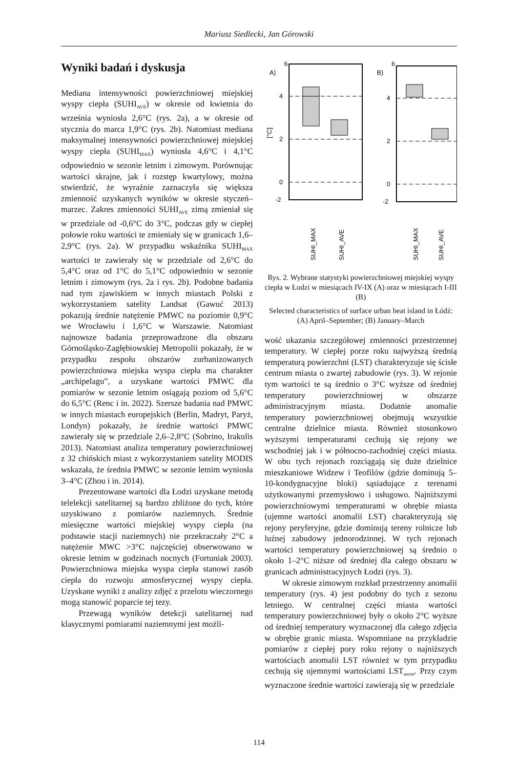Mariusz Siedlecki, Jan Górowski
Wyniki badań i dyskusja
Mediana intensywności powierzchniowej miejskiej wyspy ciepła (SUHI<sub>AVE</sub>) w okresie od kwietnia do września wyniosła 2,6°C (rys. 2a), a w okresie od stycznia do marca 1,9°C (rys. 2b). Natomiast mediana maksymalnej intensywności powierzchniowej miejskiej wyspy ciepła (SUHI<sub>MAX</sub>) wyniosła 4,6°C i 4,1°C odpowiednio w sezonie letnim i zimowym. Porównując wartości skrajne, jak i rozstęp kwartylowy, można stwierdzić, że wyraźnie zaznaczyła się większa zmienność uzyskanych wyników w okresie styczeń–marzec. Zakres zmienności SUHI<sub>AVE</sub> zimą zmieniał się w przedziale od -0,6°C do 3°C, podczas gdy w ciepłej połowie roku wartości te zmieniały się w granicach 1,6–2,9°C (rys. 2a). W przypadku wskaźnika SUHI<sub>MAX</sub> wartości te zawierały się w przedziale od 2,6°C do 5,4°C oraz od 1°C do 5,1°C odpowiednio w sezonie letnim i zimowym (rys. 2a i rys. 2b). Podobne badania nad tym zjawiskiem w innych miastach Polski z wykorzystaniem satelity Landsat (Gawuć 2013) pokazują średnie natężenie PMWC na poziomie 0,9°C we Wrocławiu i 1,6°C w Warszawie. Natomiast najnowsze badania przeprowadzone dla obszaru Górnośląsko-Zagłębiowskiej Metropolii pokazały, że w przypadku zespołu obszarów zurbanizowanych powierzchniowa miejska wyspa ciepła ma charakter „archipelagu”, a uzyskane wartości PMWC dla pomiarów w sezonie letnim osiągają poziom od 5,6°C do 6,5°C (Renc i in. 2022). Szersze badania nad PMWC w innych miastach europejskich (Berlin, Madryt, Paryż, Londyn) pokazały, że średnie wartości PMWC zawierały się w przedziale 2,6–2,8°C (Sobrino, Irakulis 2013). Natomiast analiza temperatury powierzchniowej z 32 chińskich miast z wykorzystaniem satelity MODIS wskazała, że średnia PMWC w sezonie letnim wyniosła 3–4°C (Zhou i in. 2014).
Prezentowane wartości dla Łodzi uzyskane metodą telelekcji satelitarnej są bardzo zbliżone do tych, które uzyskiwano z pomiarów naziemnych. Średnie miesięczne wartości miejskiej wyspy ciepła (na podstawie stacji naziemnych) nie przekraczały 2°C a natężenie MWC >3°C najczęściej obserwowano w okresie letnim w godzinach nocnych (Fortuniak 2003). Powierzchniowa miejska wyspa ciepła stanowi zasób ciepła do rozwoju atmosferycznej wyspy ciepła. Uzyskane wyniki z analizy zdjęć z przelotu wieczornego mogą stanowić poparcie tej tezy.
Przewagą wyników detekcji satelitarnej nad klasycznymi pomiarami naziemnymi jest możli-
A)
6
4
2
0
-2
[°C]
B)
6
4
2
0
-2
SUHI_MAX
SUHI_AVE
SUHI_MAX
SUHI_AVE
Rys. 2. Wybrane statystyki powierzchniowej miejskiej wyspy ciepła w Łodzi w miesiącach IV-IX (A) oraz w miesiącach I-III (B)
Selected characteristics of surface urban heat island in Łódź: (A) April–September; (B) January–March
wość ukazania szczegółowej zmienności przestrzennej temperatury. W ciepłej porze roku najwyższą średnią temperaturą powierzchni (LST) charakteryzuje się ścisłe centrum miasta o zwartej zabudowie (rys. 3). W rejonie tym wartości te są średnio o 3°C wyższe od średniej temperatury powierzchniowej w obszarze administracyjnym miasta. Dodatnie anomalie temperatury powierzchniowej obejmują wszystkie centralne dzielnice miasta. Również stosunkowo wyższymi temperaturami cechują się rejony we wschodniej jak i w północno-zachodniej części miasta. W obu tych rejonach rozciągają się duże dzielnice mieszkaniowe Widzew i Teofilów (gdzie dominują 5–10-kondygnacyjne bloki) sąsiadujące z terenami użytkowanymi przemysłowo i usługowo. Najniższymi powierzchniowymi temperaturami w obrębie miasta (ujemne wartości anomalii LST) charakteryzują się rejony peryferyjne, gdzie dominują tereny rolnicze lub luźnej zabudowy jednorodzinnej. W tych rejonach wartości temperatury powierzchniowej są średnio o około 1–2°C niższe od średniej dla całego obszaru w granicach administracyjnych Łodzi (rys. 3).
W okresie zimowym rozkład przestrzenny anomalii temperatury (rys. 4) jest podobny do tych z sezonu letniego. W centralnej części miasta wartości temperatury powierzchniowej były o około 2°C wyższe od średniej temperatury wyznaczonej dla całego zdjęcia w obrębie granic miasta. Wspomniane na przykładzie pomiarów z ciepłej pory roku rejony o najniższych wartościach anomalii LST również w tym przypadku cechują się ujemnymi wartościami LST<sub>anom</sub>. Przy czym wyznaczone średnie wartości zawierają się w przedziale
114